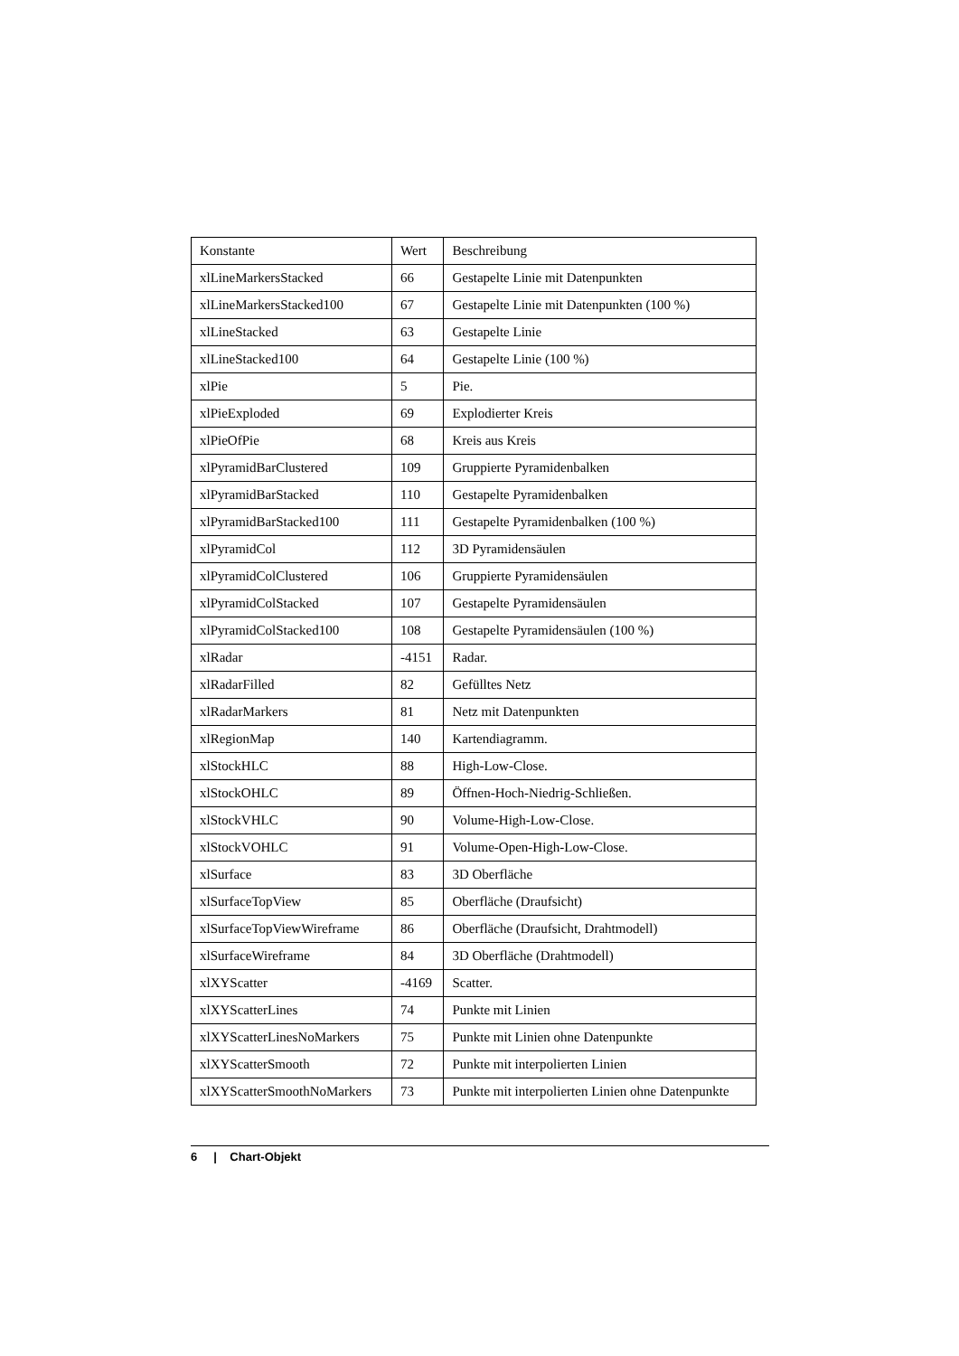| Konstante | Wert | Beschreibung |
| xlLineMarkersStacked | 66 | Gestapelte Linie mit Datenpunkten |
| xlLineMarkersStacked100 | 67 | Gestapelte Linie mit Datenpunkten (100 %) |
| xlLineStacked | 63 | Gestapelte Linie |
| xlLineStacked100 | 64 | Gestapelte Linie (100 %) |
| xlPie | 5 | Pie. |
| xlPieExploded | 69 | Explodierter Kreis |
| xlPieOfPie | 68 | Kreis aus Kreis |
| xlPyramidBarClustered | 109 | Gruppierte Pyramidenbalken |
| xlPyramidBarStacked | 110 | Gestapelte Pyramidenbalken |
| xlPyramidBarStacked100 | 111 | Gestapelte Pyramidenbalken (100 %) |
| xlPyramidCol | 112 | 3D Pyramidensäulen |
| xlPyramidColClustered | 106 | Gruppierte Pyramidensäulen |
| xlPyramidColStacked | 107 | Gestapelte Pyramidensäulen |
| xlPyramidColStacked100 | 108 | Gestapelte Pyramidensäulen (100 %) |
| xlRadar | -4151 | Radar. |
| xlRadarFilled | 82 | Gefülltes Netz |
| xlRadarMarkers | 81 | Netz mit Datenpunkten |
| xlRegionMap | 140 | Kartendiagramm. |
| xlStockHLC | 88 | High-Low-Close. |
| xlStockOHLC | 89 | Öffnen-Hoch-Niedrig-Schließen. |
| xlStockVHLC | 90 | Volume-High-Low-Close. |
| xlStockVOHLC | 91 | Volume-Open-High-Low-Close. |
| xlSurface | 83 | 3D Oberfläche |
| xlSurfaceTopView | 85 | Oberfläche (Draufsicht) |
| xlSurfaceTopViewWireframe | 86 | Oberfläche (Draufsicht, Drahtmodell) |
| xlSurfaceWireframe | 84 | 3D Oberfläche (Drahtmodell) |
| xlXYScatter | -4169 | Scatter. |
| xlXYScatterLines | 74 | Punkte mit Linien |
| xlXYScatterLinesNoMarkers | 75 | Punkte mit Linien ohne Datenpunkte |
| xlXYScatterSmooth | 72 | Punkte mit interpolierten Linien |
| xlXYScatterSmoothNoMarkers | 73 | Punkte mit interpolierten Linien ohne Datenpunkte |
6 | Chart-Objekt